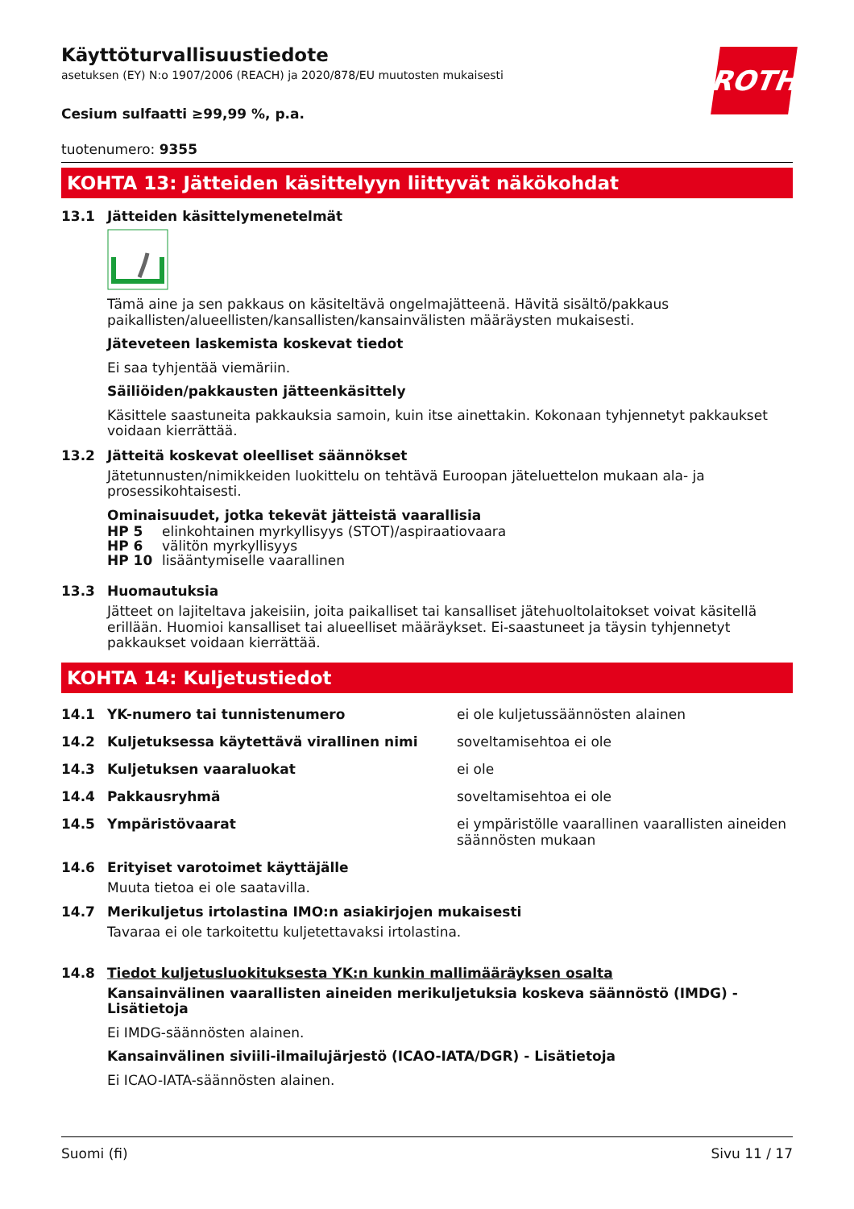ROTH
Käyttöturvallisuustiedote
asetuksen (EY) N:o 1907/2006 (REACH) ja 2020/878/EU muutosten mukaisesti
Cesium sulfaatti ≥99,99 %, p.a.
tuotenumero: 9355
KOHTA 13: Jätteiden käsittelyyn liittyvät näkökohdat
13.1 Jätteiden käsittelymenetelmät
Tämä aine ja sen pakkaus on käsiteltävä ongelmajätteenä. Hävitä sisältö/pakkaus paikallisten/alueellisten/kansallisten/kansainvälisten määräysten mukaisesti.
Jäteveteen laskemista koskevat tiedot
Ei saa tyhjentää viemäriin.
Säiliöiden/pakkausten jätteenkäsittely
Käsittele saastuneita pakkauksia samoin, kuin itse ainettakin. Kokonaan tyhjennetyt pakkaukset voidaan kierrättää.
13.2 Jätteitä koskevat oleelliset säännökset
Jätetunnusten/nimikkeiden luokittelu on tehtävä Euroopan jäteluettelon mukaan ala- ja prosessikohtaisesti.
Ominaisuudet, jotka tekevät jätteistä vaarallisia
HP 5 elinkohtainen myrkyllisyys (STOT)/aspiraatiovaara
HP 6 välitön myrkyllisyys
HP 10 lisääntymiselle vaarallinen
13.3 Huomautuksia
Jätteet on lajiteltava jakeisiin, joita paikalliset tai kansalliset jätehuoltolaitokset voivat käsitellä erillään. Huomioi kansalliset tai alueelliset määräykset. Ei-saastuneet ja täysin tyhjennetyt pakkaukset voidaan kierrättää.
KOHTA 14: Kuljetustiedot
14.1 YK-numero tai tunnistenumero ei ole kuljetussäännösten alainen
14.2 Kuljetuksessa käytettävä virallinen nimi soveltamisehtoa ei ole
14.3 Kuljetuksen vaaraluokat ei ole
14.4 Pakkausryhmä soveltamisehtoa ei ole
14.5 Ympäristövaarat ei ympäristölle vaarallinen vaarallisten aineiden säännösten mukaan
14.6 Erityiset varotoimet käyttäjälle
Muuta tietoa ei ole saatavilla.
14.7 Merikuljetus irtolastina IMO:n asiakirjojen mukaisesti
Tavaraa ei ole tarkoitettu kuljetettavaksi irtolastina.
14.8 Tiedot kuljetusluokituksesta YK:n kunkin mallimääräyksen osalta
Kansainvälinen vaarallisten aineiden merikuljetuksia koskeva säännöstö (IMDG) - Lisätietoja
Ei IMDG-säännösten alainen.
Kansainvälinen siviili-ilmailujärjestö (ICAO-IATA/DGR) - Lisätietoja
Ei ICAO-IATA-säännösten alainen.
Suomi (fi) Sivu 11 / 17